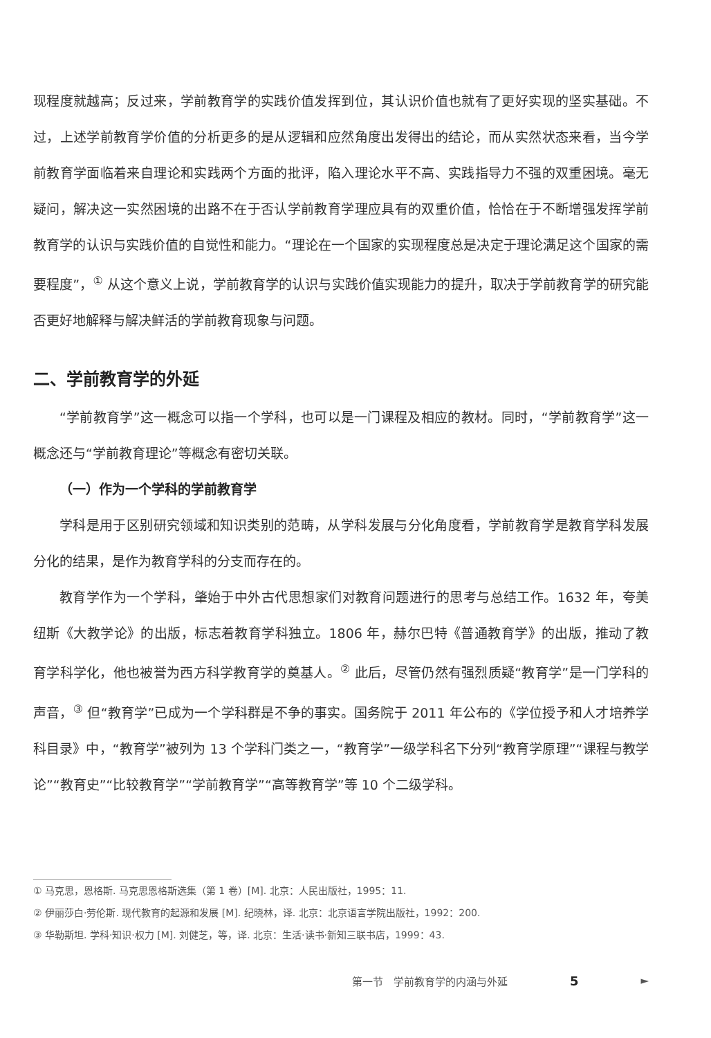现程度就越高；反过来，学前教育学的实践价值发挥到位，其认识价值也就有了更好实现的坚实基础。不过，上述学前教育学价值的分析更多的是从逻辑和应然角度出发得出的结论，而从实然状态来看，当今学前教育学面临着来自理论和实践两个方面的批评，陷入理论水平不高、实践指导力不强的双重困境。毫无疑问，解决这一实然困境的出路不在于否认学前教育学理应具有的双重价值，恰恰在于不断增强发挥学前教育学的认识与实践价值的自觉性和能力。“理论在一个国家的实现程度总是决定于理论满足这个国家的需要程度”，<sup>①</sup> 从这个意义上说，学前教育学的认识与实践价值实现能力的提升，取决于学前教育学的研究能否更好地解释与解决鲜活的学前教育现象与问题。
二、学前教育学的外延
“学前教育学”这一概念可以指一个学科，也可以是一门课程及相应的教材。同时，“学前教育学”这一概念还与“学前教育理论”等概念有密切关联。
（一）作为一个学科的学前教育学
学科是用于区别研究领域和知识类别的范畴，从学科发展与分化角度看，学前教育学是教育学科发展分化的结果，是作为教育学科的分支而存在的。
教育学作为一个学科，肇始于中外古代思想家们对教育问题进行的思考与总结工作。1632 年，夸美纽斯《大教学论》的出版，标志着教育学科独立。1806 年，赫尔巴特《普通教育学》的出版，推动了教育学科学化，他也被誉为西方科学教育学的奠基人。<sup>②</sup> 此后，尽管仍然有强烈质疑“教育学”是一门学科的声音，<sup>③</sup> 但“教育学”已成为一个学科群是不争的事实。国务院于 2011 年公布的《学位授予和人才培养学科目录》中，“教育学”被列为 13 个学科门类之一，“教育学”一级学科名下分列“教育学原理”“课程与教学论”“教育史”“比较教育学”“学前教育学”“高等教育学”等 10 个二级学科。
① 马克思，恩格斯. 马克思恩格斯选集（第 1 卷）[M]. 北京：人民出版社，1995：11.
② 伊丽莎白·劳伦斯. 现代教育的起源和发展 [M]. 纪晓林，译. 北京：北京语言学院出版社，1992：200.
③ 华勒斯坦. 学科·知识·权力 [M]. 刘健芝，等，译. 北京：生活·读书·新知三联书店，1999：43.
第一节　学前教育学的内涵与外延 5 ►